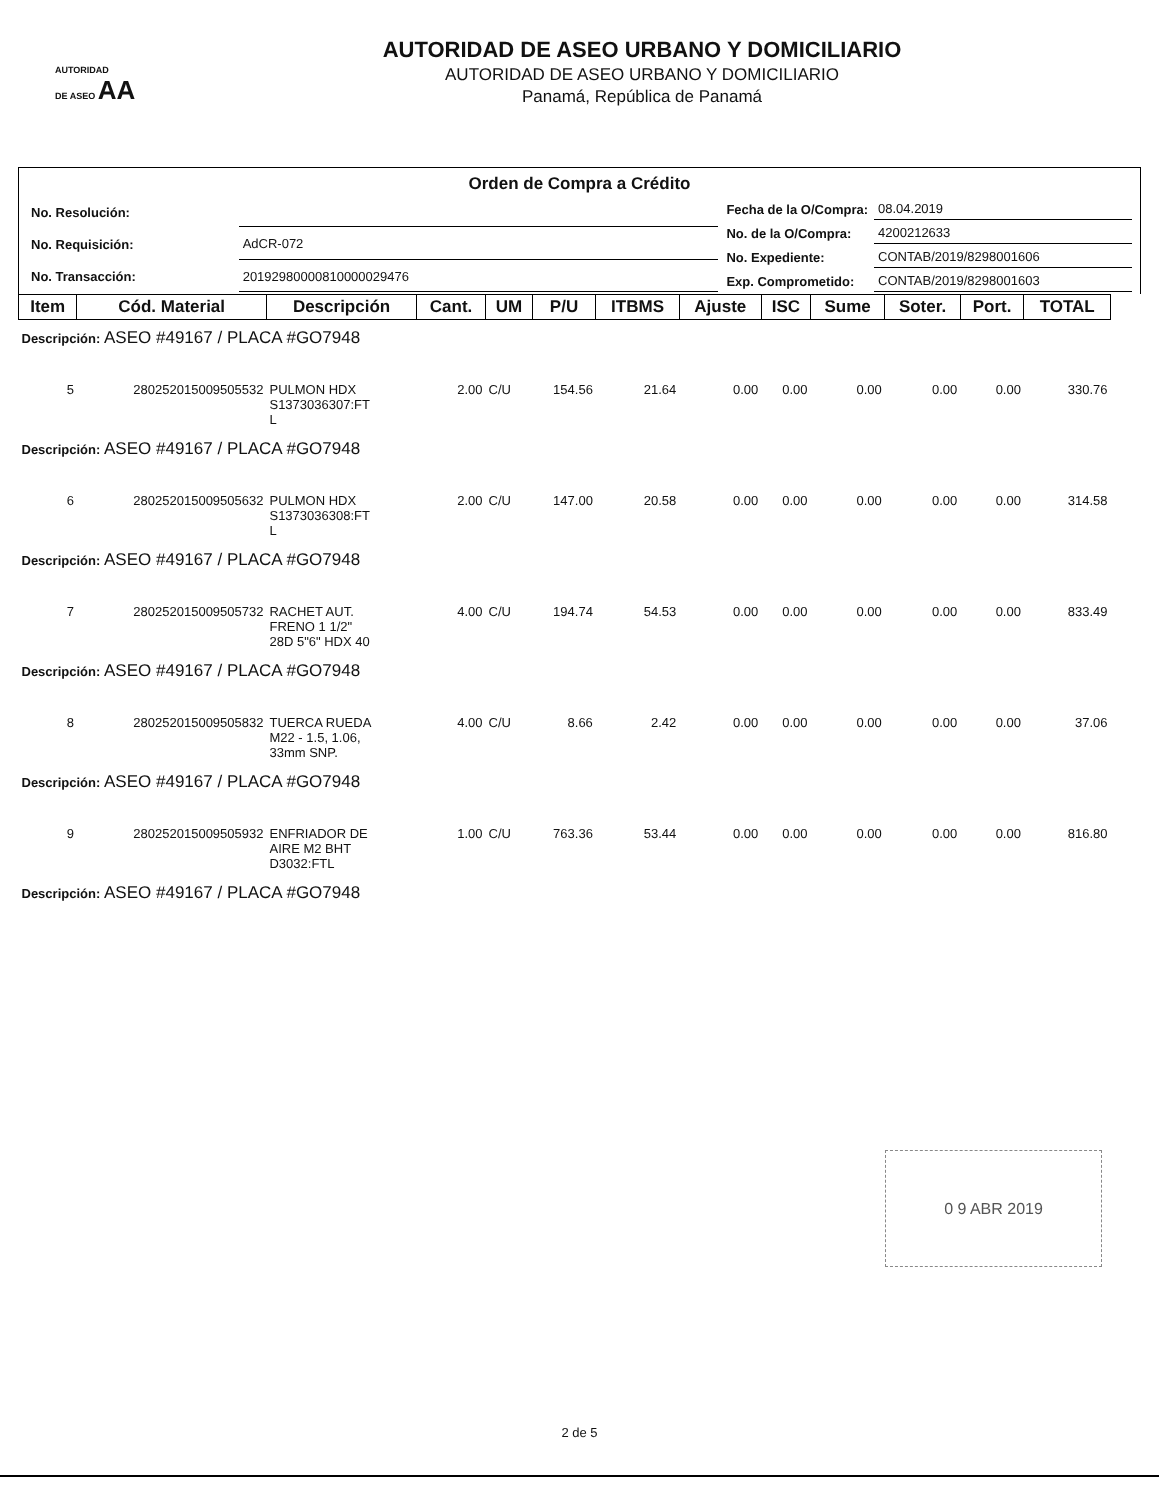AUTORIDAD
DE ASEO AA
AUTORIDAD DE ASEO URBANO Y DOMICILIARIO
AUTORIDAD DE ASEO URBANO Y DOMICILIARIO
Panamá, República de Panamá
Orden de Compra a Crédito
| No. Resolución: | |
| No. Requisición: | AdCR-072 |
| No. Transacción: | 20192980000810000029476 |
| Fecha de la O/Compra: | 08.04.2019 |
| No. de la O/Compra: | 4200212633 |
| No. Expediente: | CONTAB/2019/8298001606 |
| Exp. Comprometido: | CONTAB/2019/8298001603 |
| Item | Cód. Material | Descripción | Cant. | UM | P/U | ITBMS | Ajuste | ISC | Sume | Soter. | Port. | TOTAL |
| --- | --- | --- | --- | --- | --- | --- | --- | --- | --- | --- | --- | --- |
| Descripción: ASEO #49167 / PLACA #GO7948 | | | | | | | | | | | | |
| 5 | 280252015009505532 | PULMON HDX S1373036307:FT L | 2.00 | C/U | 154.56 | 21.64 | 0.00 | 0.00 | 0.00 | 0.00 | 0.00 | 330.76 |
| Descripción: ASEO #49167 / PLACA #GO7948 | | | | | | | | | | | | |
| 6 | 280252015009505632 | PULMON HDX S1373036308:FT L | 2.00 | C/U | 147.00 | 20.58 | 0.00 | 0.00 | 0.00 | 0.00 | 0.00 | 314.58 |
| Descripción: ASEO #49167 / PLACA #GO7948 | | | | | | | | | | | | |
| 7 | 280252015009505732 | RACHET AUT. FRENO 1 1/2" 28D 5"6" HDX 40 | 4.00 | C/U | 194.74 | 54.53 | 0.00 | 0.00 | 0.00 | 0.00 | 0.00 | 833.49 |
| Descripción: ASEO #49167 / PLACA #GO7948 | | | | | | | | | | | | |
| 8 | 280252015009505832 | TUERCA RUEDA M22 - 1.5, 1.06, 33mm SNP. | 4.00 | C/U | 8.66 | 2.42 | 0.00 | 0.00 | 0.00 | 0.00 | 0.00 | 37.06 |
| Descripción: ASEO #49167 / PLACA #GO7948 | | | | | | | | | | | | |
| 9 | 280252015009505932 | ENFRIADOR DE AIRE M2 BHT D3032:FTL | 1.00 | C/U | 763.36 | 53.44 | 0.00 | 0.00 | 0.00 | 0.00 | 0.00 | 816.80 |
| Descripción: ASEO #49167 / PLACA #GO7948 | | | | | | | | | | | | |
0 9 ABR 2019
2 de 5